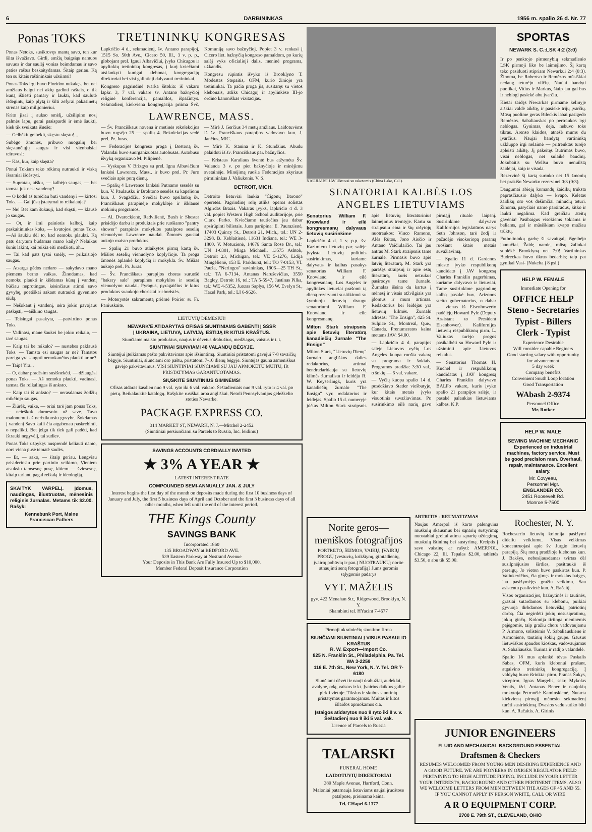6 DARBININKAS 1956 m. spalio 26 d. Nr. 77
Ponas TOKS
Ponas Netoks, susikrovęs mantą savo, ten kur šilta išvažiavo. Girdi, amžių baigsiąs namuos savuos ir dar saulėj vonias beimdamas ir savo paties raštus beskaitydamas. Šitaip geriau. Ką ten su kitais raštininkais užsiimsi!
Ponas Toks irgi buvo Floridon nukakęs, bet nei amžiaus baigti nei akių gadinti raštais, o tik kūną ištiesti pamary ir laukti, kad saulutė išdegintų kaip plytą ir šilti zefyrai pakasinėtų strėnas kaip milijonieriui.
Krito jisai į aukso smėlį, užsilipino nosį palmės lapu, gerai pasispardė ir ėmė šaukti, kiek tik sveikata išneše:
— Gelbėkit gelbėkit, skęstu skęstu!...
Subėgo žmonės, pribuvo nuogalių bei skęstančiųjų saugas ir visi vienbalsiai teiravosi:
— Kas, kur, kaip skęsta?
Ponui Tokiam teko rėkimą nutraukti ir viską išsamiai išdėstyti.
— Supratau, aišku, — kalbėjo saugas, — bet tamsta juk nesi vandeny?
— O kodėl aš turėčiau būti vandeny? — kirtosi Toks. — Gal jūsų įstatymai to reikalauja?
— Ne! Bet kam šūkauji, kad skęsti, — klausė jo saugas.
— Ot, ir imi painiotis kalboj, kaip paskaitininkas koks, — kvatojosi ponas Toks. —Aš šaukiu dėl to, kad nemoku plaukti. Ką pats darytum būdamas mano kaily? Nelaikas šunis lakint, kai reikia eiti medžioti, ah...
— Tai kad pats tysai smėly, — prikaišiojo saugas.
— Atsarga gėdos nedaro — sakydavo mano piemens berno vaikas. Žinodamas, kad nemoku plaukti ir kišdamas kūną į vandenį būčiau neprotingas, kėsinčiaus atimti savo gyvybę, poetiškai sakant nutraukti gyvenimo siūlą.
— Nešokant į vandenį, nėra jokio pavojaus paskęsti, —aiškino saugas.
— Teisingai pasakyta, —patvirtino ponas Toks.
— Vadinasi, mane šaukei be jokio reikalo, — tarė saugas.
— Kaip tai be reikalo? — nustebes paklausė Toks. — Tamsta esi saugas ar ne? Tamstos pareiga yra saugoti nemokančius plaukti ar ne?
— Taip! Yra...
— O, dabar pradėsim susišnekėti, — džiaugėsi ponas Toks. — Aš nemoku plaukti, vadinasi, tamsta čia reikalingas iš anksto.
— Kaip tai iš anksto? — nerasdamas žodžių mikčiojo saugas.
— Žiūrėk, vaike, — oriai tarė jam ponas Toks, — neieškok durnesnio už save. Tavo malonumui aš nerizikuosiu gyvybe. Šokdamas į vandenį Savo kaili čia atgabenau paskrebinti, o nepalikti. Bet jeigu tik tiek gali padėti, kad ištrauki negyvėlį, tai sudiev.
Ponas Toks užpykęs nusprendė keliauti namo, nors viena pusė tematė saulės.
— Et, — sako, — šitaip geriau. Lengviau prisiderinsiu prie partinio veikimo. Vieniem atsuksiu tamsesnę pusę, kitiem — šviesesnę, kitaip tariant, pagal reikalą ir ideologiją.
SKAITYK VARPELĮ. Įdomus, naudingas, iliustruotas, mėnesinis religinis žurnalas. Metams tik $2.00. Rašyk:
Kennebunk Port, Maine
Franciscan Fathers
TRETININKŲ KONGRESAS
Lapkričio 4 d., sekmadienį, šv. Antano parapijoj, 1515 So. 50th Ave., Cicero 50, Ill., 3 v. p. p., globojant prel. Ignui Albavičiui, įvyks Chicagos ir apylinkių tretininkų kongresas, į kurį kviečiami atsilankyti kunigai klebonai, kongregacijų direktoriai bei visi galintieji dalyvauti tretininkai.
Kongreso pagrindinė tvarka šitokia: iš vakaro lapkr. 3, 7 val. vakare šv. Antano bažnyčioj religinė konferencija, pamaldos, išpažintys. Sekmadienį kiekviena kongregacija priima Švč. Komuniją savo bažnyčioj. Popiet 3 v. renkasi į Cicero liet. bažnyčią kongreso pamaldom, po kurių salėj vyks oficialioji dalis, meninė programa, užkandis.
Kongresu rūpintis išvyko iš Brooklyno T. Modestas Stepaitis, OFM, kurio žinioje yra tretininkai. Ta pačia proga jis, susitaręs su vietos klebonais, atliks Chicagoj ir apylinkėse III-jo ordino kanoniškas vizitacijas.
LAWRENCE, MASS.
— Šv. Pranciškaus novena ir metinės rekolekcijos buvo rugsėjo 25 — spalių 4. Rekolekcijas vedė prel. Pr. Juras.
— Federacijos kongreso proga į Bostoną šv. Valandai buvo suorganizuotas autobusas. Autobuso išvyką organizavo M. Pilipienė.
— Vyskupas V. Brizgys su prel. Ignu Albavičium lankėsi Lawrence, Mass., ir buvo prel. Pr. Juro svečiais apie porą dienų.
— Spalių 4 Lawrence lankėsi Putnamo seselės su kun. V. Paulausku ir Broktono seselės su kapelionu kun. J. Svagždžiu. Svečiai buvo apsilankę šv. Pranciškaus parapinėje mokykloje ir išklausė mokinių programos.
— Al. Dvareckienė, Radvilienė, Buxh ir Shester prisidėjo darbu ir produktais prie ruošiamo "pantry shower" parapinės mokyklos patalpose seselių vienuolyno Lawrence naudai. Žmonės gausiai aukojo maisto produktus.
— Spalių 21 buvo atlaikytos pirmą kartą šv. Mišios seselių vienuolyno koplyčioje. Ta proga žmonės aplankė koplyčią ir mokykla. Šv. Mišias aukojo prel. Pr. Juras.
— Šv. Pranciškaus parapijos choras suruošė "bakery sale" parapinės mokyklos ir seselių vienuolyno naudai. Pyragus, pyragaičius ir kitus produktus suaukojo choristai ir choristės.
— Moterystės sakramentą priėmė Poirier su Fr. Paniuskaite.
— Mirė J. Gerčius 34 metų amžiaus. Laidotuvėms iš šv. Pranciškaus parapijos vadovavo kun. J. Jančius, MIC.
— Mirė K. Stanina ir K. Stundžius. Abudu palaidoti iš šv. Pranciškaus par. bažnyčios.
— Kristaus Karaliaus šventė bus atžymėta Šv. Valanda 3 v. po piet bažnyčioje ir minėjimu svetainėje. Minėjimą ruošia Federacijos skyriaus pirmininkas J. Valiukonis. V. S.
DETROIT, MICH.
Detroito lietuviai laukia "Čigonų Barono" operetės. Pagrindinę rolę atliks operos solistas Algirdas Brazis. Vakaras įvyks, lapkričio 4 d. 3 val. popiet Western High School auditorijoje, prie Clark Parko. Kviečiame tautiečius jau dabar apsirūpinti bilietais. Juos parūpina: E. Paurazienė, 17403 Quincy St., Detroit 21, Mich., tel.: UN 2-3298, B. Keblaitienė, 11631 Indiana, tel.: WE 3-1800, V. Motuzienė, 14676 Santa Rose Dr., tel.: UN 1-0301, Mirga Michaell, 13575 Ashtok, Detroit 23, Michigan, tel.: VE 5-1276, Lidija Mingėlienė, 153 E. Parkhurst, tel.: TO 7-0153, VI. Pauža, "Neringos" savininkas, 1906—25 TH St., tel.: TA 6-7134, Antanas Naruševičius, 3550 Bagley, Detroit 16, tel.: TA 5-5947, Justinas Pilka, tel.: WE 4-5352, Juozas Saplys, 156 W. Evelyn St., Hazel Park, tel.: LI 6-9626.
LIETUVIŲ DĖMESIUI!
NEWARK'E ATIDARYTAS OFISAS SIUNTINIAMS GABENTI Į SSSR
Į UKRAINĄ, LIETUVĄ, LATVIJĄ, ESTIJĄ IR KITUS KRAŠTUS.
Siunčiame maisto produktus, naujus ir dėvėtus drabužius, medžiagas, vaistus ir t. t.
SIUNTINIAI SIUNVIAMI 48 VALANDŲ BĖGYJE.
Siuntėjui įteikiamas pašto pakvitavimas apie išsiuntimą. Siuntiniai pristatomi gavėjui 7-8 savaičių bėgyje. Siuntiniai, siunčiami oro paštu, pristatomi 7-10 dienų bėgyje. Siuntėjas gauna asmeniškus gavėjo pakvitavimus. VISI SIUNTINIAI SIUNČIAMI SU JAU APMOKĖTU MUITU, IR PRISTATYMAS GARANTUOTAMAS.
SIŲSKITE SIUNTINIUS GIMINĖMS!
Ofisas atdaras kasdien nuo 9 val. ryto iki 6 val. vakaro. Šeštadieniais nuo 9 val. ryto ir 4 val. po pietų. Reikalaukite katalogų. Rašykite rusiškai arba angliškai. Netoli Pennsylvanijos geležkelio stoties Newarke.
PACKAGE EXPRESS CO.
314 MARKET ST, NEWARK, N. J.—Mitchel 2-2452
(Siuntiniai persiunčiami su Parcels to Russia, Inc. leidimu)
SAVINGS ACCOUNTS CORDIALLY INVITED
★ 3% A YEAR ★
LATEST INTEREST RATE
COMPOUNDED SEMI-ANNUALLY JAN. & JULY
Interest begins the first day of the month on deposits made during the first 10 business days of January and July, the first 5 business days of April and October and the first 3 business days of all other months, when left until the end of the interest period.
THE Kings County
SAVINGS BANK
Incorporated 1860
135 BROADWAY at BEDFORD AVE.
539 Eastern Parkway at Nostrand Avenue
Your Deposits in This Bank Are Fully Insured Up to $10,000.
Member Federal Deposit Insurance Corporation
NAUJIAUSI JAV lėktuvai su raketomis (China Lake, Cal.).
SENATORIAI KALBĖS LOS ANGELES LIETUVIAMS
Senatorius William F. Knowland ir eilė kongresmanų dalyvaus lietuvių susirinkime
Lapkričio 4 d. 1 v. p.p. šv. Kazimiero lietuvių par. salėje įvyksta Lietuvių politinis susirinkimas, kuriame dalyvaus ir kalbas pasakys senatorius William F. Knowland ir eilė kongresmanų. Los Angeles ir apylinkės lietuviai prašomi tą dieną rezervuoti susitikimui su žymiuoju lietuvių draugu senatoriumi William F. Knowland ir eile kongresmanų.
Milton Stark straipsnis apie lietuvių literatūrą kanadiečių žurnale "The Ensign"
Milton Stark, "Lietuvių Dienų" žurnalo angliškos dalies redaktorius, artimai bendradarbiauja su lietuvių kilmės žurnalistu ir leidėju R. W. Keyserlingk, kuris yra kanadiečių žurnalo "The Ensign" vyr. redaktorius ir leidėjas. Spalio 15 d. numeryje įdėtas Milton Stark straipsnis apie lietuvių literatūrinius laimėjimus tremtyje. Kartu su straipsniu eina ir šių rašytojų nuotraukos: Vinco Ramono, Alės Rūtos, Jono Aisčio ir Antano Vaičiulaičio. Tai jau antras M. Stark straipsnis tame žurnale. Pirmasis buvo apie latvių literatūrą. M. Stark yra parašęs straipsnį ir apie estų literatūrą, kuris netrukus pasirodys tame žurnale. Žurnalas išeina du kartus į mėnesį ir visais atžvilgiais yra įdomus ir mum artimas. Redaktorius bei leidėjas yra lietuvių kilmės. Žurnalo adresas: "The Ensign", 425 St. Sulpice St., Montreal, Que., Canada. Prenumeratos kaina metams JAV: $4.00.
— Lapkričio 4 d. parapijos salėje Lietuvos vyčių Los Angeles kuopa ruošia vakarą su programa ir šokiais. Programos pradžia: 3:30 val., o šokių — 6 val. vakare.
— Vyčių kuopa spalio 14 d. posėdžiavo Statler viešbutyje, kur kitais metais įvyks visuotinis suvažiavimas. Po susirinkimo eilė narių gavo pirmąjį ritualo laipsnį. Susirinkime dalyvavo Kalifornijos legislatūros narys Seth Johnson, tarė žodį ir pažadėjo visokeriopą paramą ruošiant kitais metais suvažiavimą.
— Spalio 11 d. Gardenos mieste įvyko respublikonų kandidato į JAV kongresą Charles Franklin pagerbimas, kuriame dalyvavo ir lietuviai. Tame susirinkime pagrindinę kalbą pasakė buv. Arizonos steito gubernatorius, o dabar — vienas iš Eisenhowerio padėjėjų Howard Pyle (Deputy Assistant to President Eisenhower). Kalifornijos lietuvių respublikonų pirm. L. Valiukas turėjo progos pasikalbėti su Howard Pyle ir užsiminti apie Lietuvos reikalus.
— Senatorius Thomas H. Kuchel ir respublikonų kandidatas į JAV kongresą Charles Franklin dalyvavo BALFo vakare, kuris įvyko spalio 21 parapijos salėje, ir pasakė palankias lietuviams kalbas. K.P.
SPORTAS
NEWARK S. C.:LSK 4:2 (3:0)
Ir po penktojo pirmenybių sekmadienio LSK pirmoji liko be laimėjimo. Šį kartą teko pasiduoti stipriam Newarkui 2:4 (0:3). Žinoma, be Robertso ir Remėzos mūsiškiai nedaug teturėjo vilčių. Naujai bandyti puolikai, Vitius ir Markus, šiaip jau gal bus ir neblogi pasiekė abu įvarčiu.
Kietai žaidęs Newarkas pirmame kėlinyje aiškiai valdė aikštę, ir pasiekė trijų įvarčių. Mūsų puolime geras Bileckis labai pasigedo Remėzos. Sabaliauskas po pertraukos irgi neblogas. Gynimas, deja, nebuvo toks tikras. Arenso klaidos, atnešė mums du įvarčius. Naujai bandytą vartininką užkluppo irgi nelaimė — pritrenktas turėjo apleisti aikštę. Jį pakeitęs Butrimas buvo, visai neblogas, net sulaikė baudinį. Jokubaitis su Wellsu buvo nenuilstą žaidėjai, kaip ir visada.
Rezervinė šį kartą surinko net 15 žmonių bet prakišo Newarko rezervinei 0:3 (0:3).
Daugumai abiejų komandų žaidikų trūksta paprasčiausio dalyko — kvapo. Keletas žaidikų oro vos dešimčiai minučių teturi. Žinoma, paryčiais namo parsiradus, kitko ir laukti negalima. Kad greičiau ateitų gavėnia! Pasibaigus visokiems šokiams ir baliams, gal ir mūsiškiam kvapo mažiau trūktų.
Futbolininkų garbę ši savaitgalį išgelbėjo jaunučiai. Žaidę namie, mūsų žaliukai suplėkė Brooklyną net 7:0! Vartininkas Budreckas buvo tikras bedarbis; taip pat gynikai Vasi- (Nukelta į 8 psl.)
HELP W. FEMALE
Immediate Opening for
OFFICE HELP
Steno - Secretaries
Typist - Billers
Clerk - Typist
Experience Desirable
Will consider capable Beginers
Good starting salary with opportunity for advancement
5 day week
Company benefits
Convenient South Loop location
Good Transportation
WAbash 2-9374
Personnel Office
Mr. Rotker
HELP W. MALE
SEWING MACHINE MECHANIC
Experienced on industrial machines, factory service. Must be good precision man. Overhaul, repair, maintanance. Excellent salary.
Mr. Covyeau,
Personnel Mgr.
ENGLANDER CO.
2451 Roosevelt Rd.
Monroe 5-7500
Norite geros—meniškos fotografijos
PORTRETO, ŠEIMOS, VAIKŲ, ĮVAIRIŲ PROGŲ (vestuvių, krikštynų, gimtadienių, įvairių pobūvių ir pan.) NUOTRAUKŲ; norite atnaujinti seną fotografiją? Jums geromis sąlygomis padarys
VYT. MAŽELIS
gyv. 422 Menahan Str., Ridgewood, Brooklyn, N. Y.
Skambinti tel. HYacint 7-4677
Pirmoji ukrainiečių siuntimo firma
SIUNČIAMI SIUNTINIAI Į VISUS PASAULIO KRAŠTUS
R. W. Export—Import Co.
825 N. Franklin St., Philadelphia, Pa. Tel. WA 3-2259
116 E. 7th St., New York, N. Y. Tel. OR 7-6180
Siunčiami dėvėti ir nauji drabužiai, audeklai, avalynė, odą, vaistus ir kt. Įvairius daiktus galite pirkti vietoje. Tikslus ir skubus siuntinių pristatymas garantuojamas. Muitas ir kitos išlaidos apmokamos čia.
Įstaigos atidarytos nuo 9 ryto iki 8 v. v. Šeštadienį nuo 9 iki 5 val. vak.
Licence of Parcels to Russia
TALARSKI
FUNERAL HOME
LAIDOTUVIŲ DIREKTORIAI
380 Maple Avenue, Hartford, Conn.
Maloniai patarnauja lietuviams naujai įruoštose patalpose, prieinama kaina.
Tel. CHapel 6-1377
ARTRITIS - REUMATIZMAS
Naujas Amerpol iš karto palengvina muskulų skausmus bei sąnarių sustyrimą; nuostabiai greitai atima sąnarių uždegimą, muskulų ištinimą bei sustyrimą. Kreiptis į savo vaistinę ar rašyti: AMERPOL, Chicago 22, Ill. Tepalas $2.00, tabletės $3.50, o abu tik $5.00.
Rochester, N. Y.
Rochesterio lietuvių kolonija pasižymi dideliu veiklumu. Visas veikimas koncentruojasi apie šv. Jurgio lietuvių parapiją. Šių metų pradžioje klebonas kun. J. Bakšys, nebesijausdamas tvirtas dėl susilpnėjusios širdies, pasitraukė iš pareigų. Jo vieton buvo paskirtas kun. P. Valiukevičius, čia gimęs ir mokslus baigęs, jau pasižymėjęs gražiu veikimu. Sau asistentu pasikvietė kun. A. Račaitį.
Visos organizacijos, bažnytinės ir tautinės, gražiai sutardamos su klebonu, puikiai gyvuoja dirbdamos lietuvišką patriotinį darbą. Čia negirdėti jokių nesusipratimų, jokių ginčų. Kolonija tiriinga meninėmis pajėgomis, taip gražiu choru vadovaujamu P. Armono, solistėmis V. Sabaliauskiene ir Armoniene, tautinių šokių grupe. Gausus lietuviškos spaudos kioskas, vadovaujamas A. Sabaliausko. Turima ir radijo valandėlė.
Spalio 18 mus aplankė tėvas Paskalis Sabas, OFM, kuris klebonui prašant, atgaivino tretininkų kongregaciją. Į valdybą buvo išrinkta: pirm. Pranas Šukys, vicepirm. Ignas Margelis, sekr. Mykolas Ventis, ižd. Antanas Bener ir naujokių mokytoja Petronėlė Kaminskienė. Nutarta kiekvieną pirmąjį mėnesio sekmadienį turėti susirinkimą. Dvasios vadu sutiko būti kun. A. Račaitis. A. Girinis
JUNIOR ENGINEERS
FLUID AND MECHANICAL BACKGROUND ESSENTIAL
Draftsmen & Checkers
RESUMES WELCOMED FROM YOUNG MEN DESIRING EXPERIENCE AND A GOOD FUTURE. WE ARE PIONEERS IN OXIGEN REGULATOR FIELD PERTAINING TO HIGH ALTITUDE FLYING. INCLUDE IN YOUR LETTER YOUR INTERESTS, BACKGROUND AND OTHER PERTINENT ITEMS. ALSO WE WELCOME LETTERS FROM MEN BETWEEN THE AGES OF 45 AND 55. IF YOU CANNOT APPLY IN PERSON WRITE, CALL OR WIRE
A R O EQUIPMENT CORP.
2700 E. 79th ST., CLEVELAND, OHIO